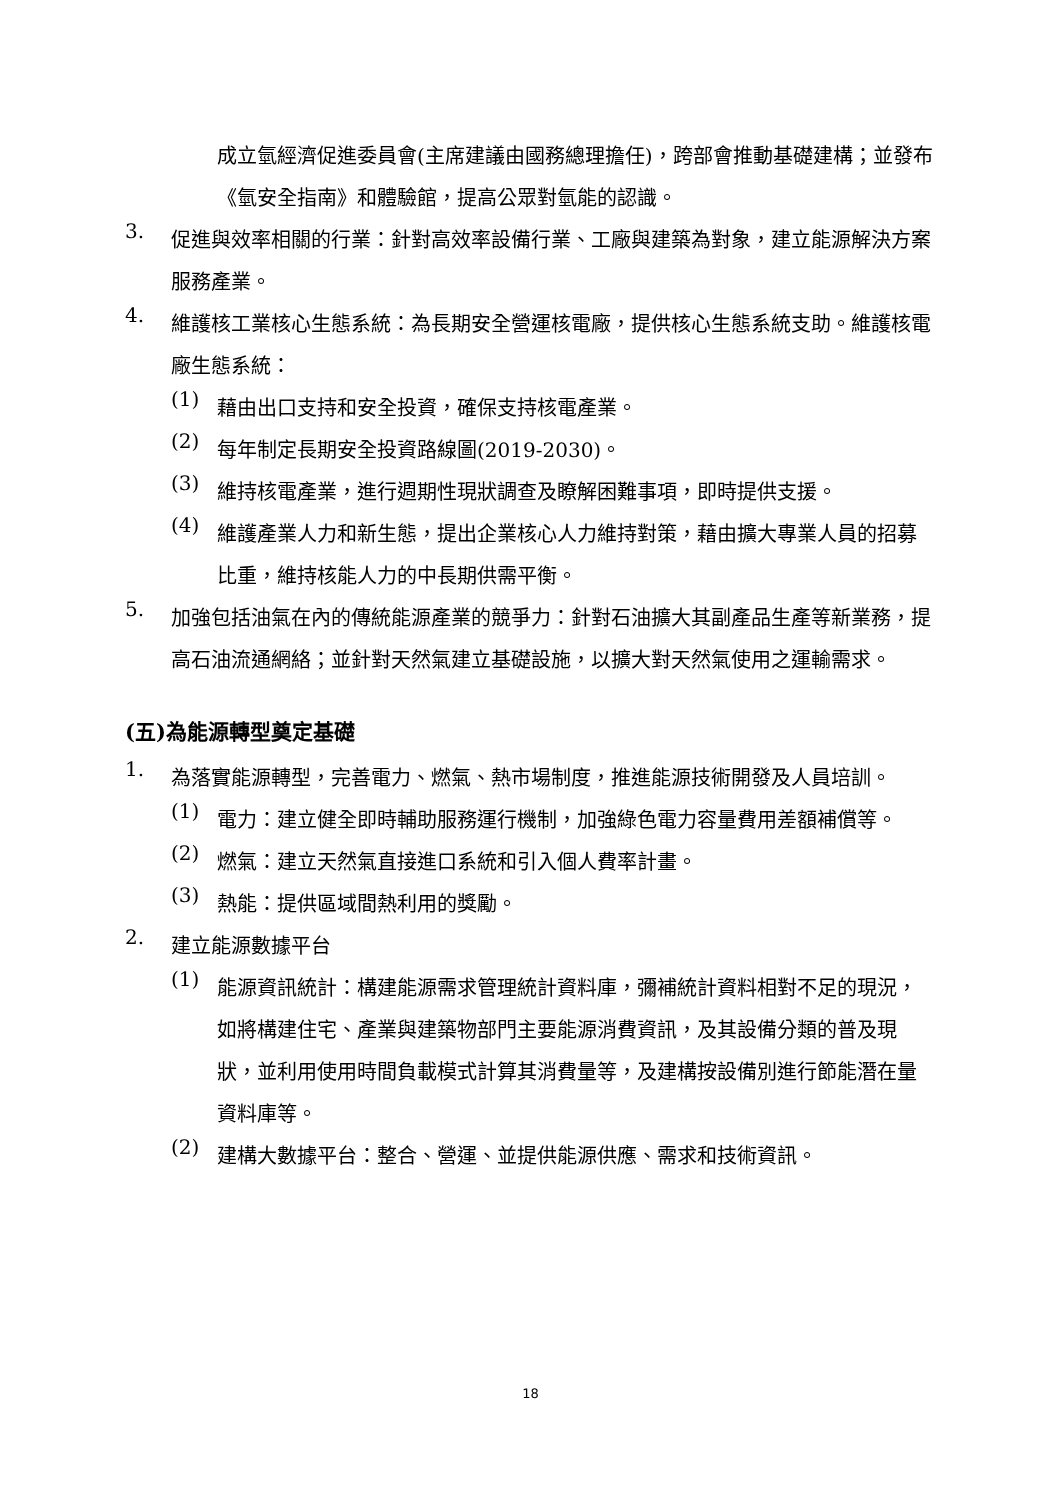成立氫經濟促進委員會(主席建議由國務總理擔任)，跨部會推動基礎建構；並發布《氫安全指南》和體驗館，提高公眾對氫能的認識。
3.
促進與效率相關的行業：針對高效率設備行業、工廠與建築為對象，建立能源解決方案服務產業。
4.
維護核工業核心生態系統：為長期安全營運核電廠，提供核心生態系統支助。維護核電廠生態系統：
(1)
藉由出口支持和安全投資，確保支持核電產業。
(2)
每年制定長期安全投資路線圖(2019-2030)。
(3)
維持核電產業，進行週期性現狀調查及瞭解困難事項，即時提供支援。
(4)
維護產業人力和新生態，提出企業核心人力維持對策，藉由擴大專業人員的招募比重，維持核能人力的中長期供需平衡。
5.
加強包括油氣在內的傳統能源產業的競爭力：針對石油擴大其副產品生產等新業務，提高石油流通網絡；並針對天然氣建立基礎設施，以擴大對天然氣使用之運輸需求。
(五)為能源轉型奠定基礎
1.
為落實能源轉型，完善電力、燃氣、熱市場制度，推進能源技術開發及人員培訓。
(1)
電力：建立健全即時輔助服務運行機制，加強綠色電力容量費用差額補償等。
(2)
燃氣：建立天然氣直接進口系統和引入個人費率計畫。
(3)
熱能：提供區域間熱利用的獎勵。
2.
建立能源數據平台
(1)
能源資訊統計：構建能源需求管理統計資料庫，彌補統計資料相對不足的現況，如將構建住宅、產業與建築物部門主要能源消費資訊，及其設備分類的普及現狀，並利用使用時間負載模式計算其消費量等，及建構按設備別進行節能潛在量資料庫等。
(2)
建構大數據平台：整合、營運、並提供能源供應、需求和技術資訊。
18